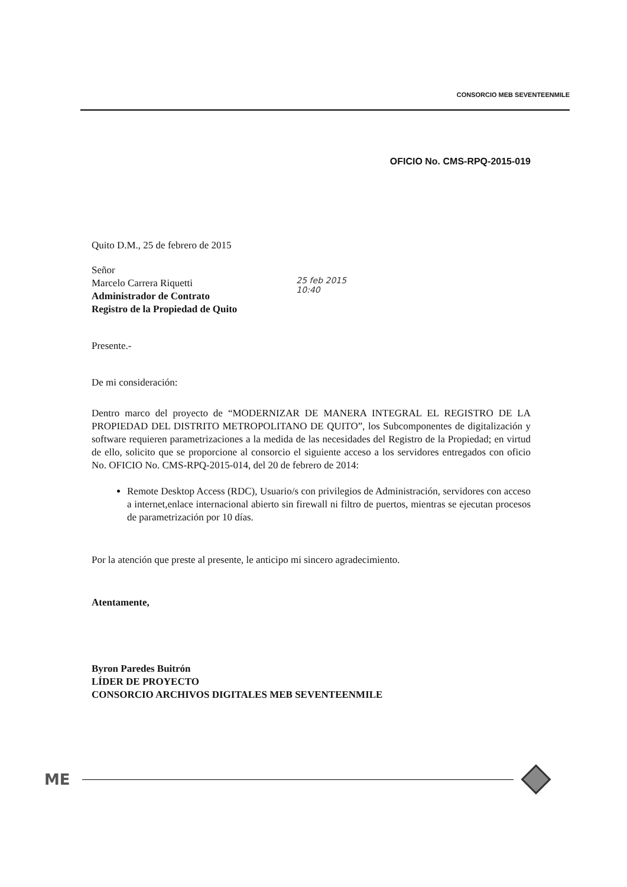CONSORCIO MEB SEVENTEENMILE
OFICIO No. CMS-RPQ-2015-019
Quito D.M., 25 de febrero de 2015
Señor
Marcelo Carrera Riquetti
Administrador de Contrato
Registro de la Propiedad de Quito
25 feb 2015
10:40
Presente.-
De mi consideración:
Dentro marco del proyecto de “MODERNIZAR DE MANERA INTEGRAL EL REGISTRO DE LA PROPIEDAD DEL DISTRITO METROPOLITANO DE QUITO”, los Subcomponentes de digitalización y software requieren parametrizaciones a la medida de las necesidades del Registro de la Propiedad; en virtud de ello, solicito que se proporcione al consorcio el siguiente acceso a los servidores entregados con oficio No. OFICIO No. CMS-RPQ-2015-014, del 20 de febrero de 2014:
Remote Desktop Access (RDC), Usuario/s con privilegios de Administración, servidores con acceso a internet,enlace internacional abierto sin firewall ni filtro de puertos, mientras se ejecutan procesos de parametrización por 10 días.
Por la atención que preste al presente, le anticipo mi sincero agradecimiento.
Atentamente,
Byron Paredes Buitrón
LÍDER DE PROYECTO
CONSORCIO ARCHIVOS DIGITALES MEB SEVENTEENMILE
ME